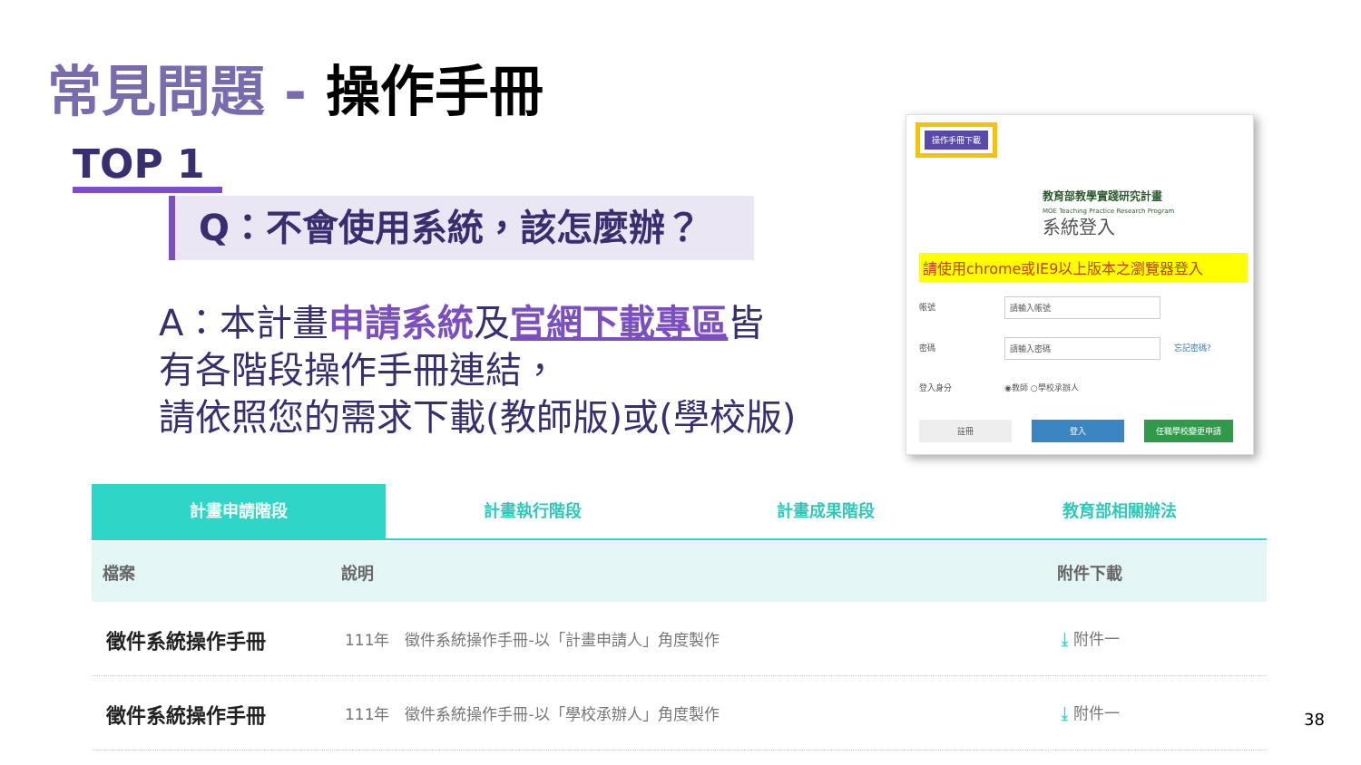常見問題 - 操作手冊
TOP 1
Q：不會使用系統，該怎麼辦？
A：本計畫申請系統及官網下載專區皆
有各階段操作手冊連結，
請依照您的需求下載(教師版)或(學校版)
操作手冊下載
教育部教學實踐研究計畫
MOE Teaching Practice Research Program
系統登入
請使用chrome或IE9以上版本之瀏覽器登入
帳號 請輸入帳號
密碼 請輸入密碼 忘記密碼?
登入身分 ◉教師 ○學校承辦人
註冊 登入 任職學校變更申請
計畫申請階段 計畫執行階段 計畫成果階段 教育部相關辦法
| 檔案 | 說明 | 附件下載 |
| --- | --- | --- |
| 徵件系統操作手冊 | 111年 徵件系統操作手冊-以「計畫申請人」角度製作 | ⤓ 附件一 |
| 徵件系統操作手冊 | 111年 徵件系統操作手冊-以「學校承辦人」角度製作 | ⤓ 附件一 |
38